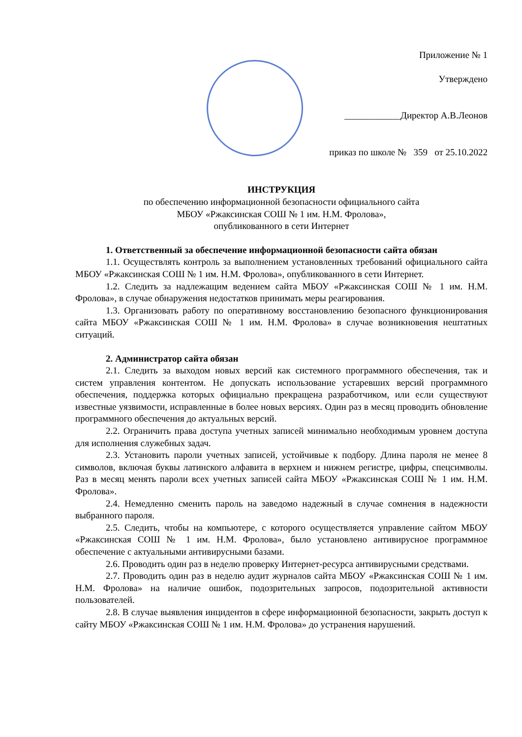Приложение № 1
Утверждено
____________Директор А.В.Леонов
приказ по школе № 359 от 25.10.2022
ИНСТРУКЦИЯ
по обеспечению информационной безопасности официального сайта
МБОУ «Ржаксинская СОШ № 1 им. Н.М. Фролова»,
опубликованного в сети Интернет
1. Ответственный за обеспечение информационной безопасности сайта обязан
1.1. Осуществлять контроль за выполнением установленных требований официального сайта МБОУ «Ржаксинская СОШ № 1 им. Н.М. Фролова», опубликованного в сети Интернет.
1.2. Следить за надлежащим ведением сайта МБОУ «Ржаксинская СОШ № 1 им. Н.М. Фролова», в случае обнаружения недостатков принимать меры реагирования.
1.3. Организовать работу по оперативному восстановлению безопасного функционирования сайта МБОУ «Ржаксинская СОШ № 1 им. Н.М. Фролова» в случае возникновения нештатных ситуаций.
2. Администратор сайта обязан
2.1. Следить за выходом новых версий как системного программного обеспечения, так и систем управления контентом. Не допускать использование устаревших версий программного обеспечения, поддержка которых официально прекращена разработчиком, или если существуют известные уязвимости, исправленные в более новых версиях. Один раз в месяц проводить обновление программного обеспечения до актуальных версий.
2.2. Ограничить права доступа учетных записей минимально необходимым уровнем доступа для исполнения служебных задач.
2.3. Установить пароли учетных записей, устойчивые к подбору. Длина пароля не менее 8 символов, включая буквы латинского алфавита в верхнем и нижнем регистре, цифры, спецсимволы. Раз в месяц менять пароли всех учетных записей сайта МБОУ «Ржаксинская СОШ № 1 им. Н.М. Фролова».
2.4. Немедленно сменить пароль на заведомо надежный в случае сомнения в надежности выбранного пароля.
2.5. Следить, чтобы на компьютере, с которого осуществляется управление сайтом МБОУ «Ржаксинская СОШ № 1 им. Н.М. Фролова», было установлено антивирусное программное обеспечение с актуальными антивирусными базами.
2.6. Проводить один раз в неделю проверку Интернет-ресурса антивирусными средствами.
2.7. Проводить один раз в неделю аудит журналов сайта МБОУ «Ржаксинская СОШ № 1 им. Н.М. Фролова» на наличие ошибок, подозрительных запросов, подозрительной активности пользователей.
2.8. В случае выявления инцидентов в сфере информационной безопасности, закрыть доступ к сайту МБОУ «Ржаксинская СОШ № 1 им. Н.М. Фролова» до устранения нарушений.